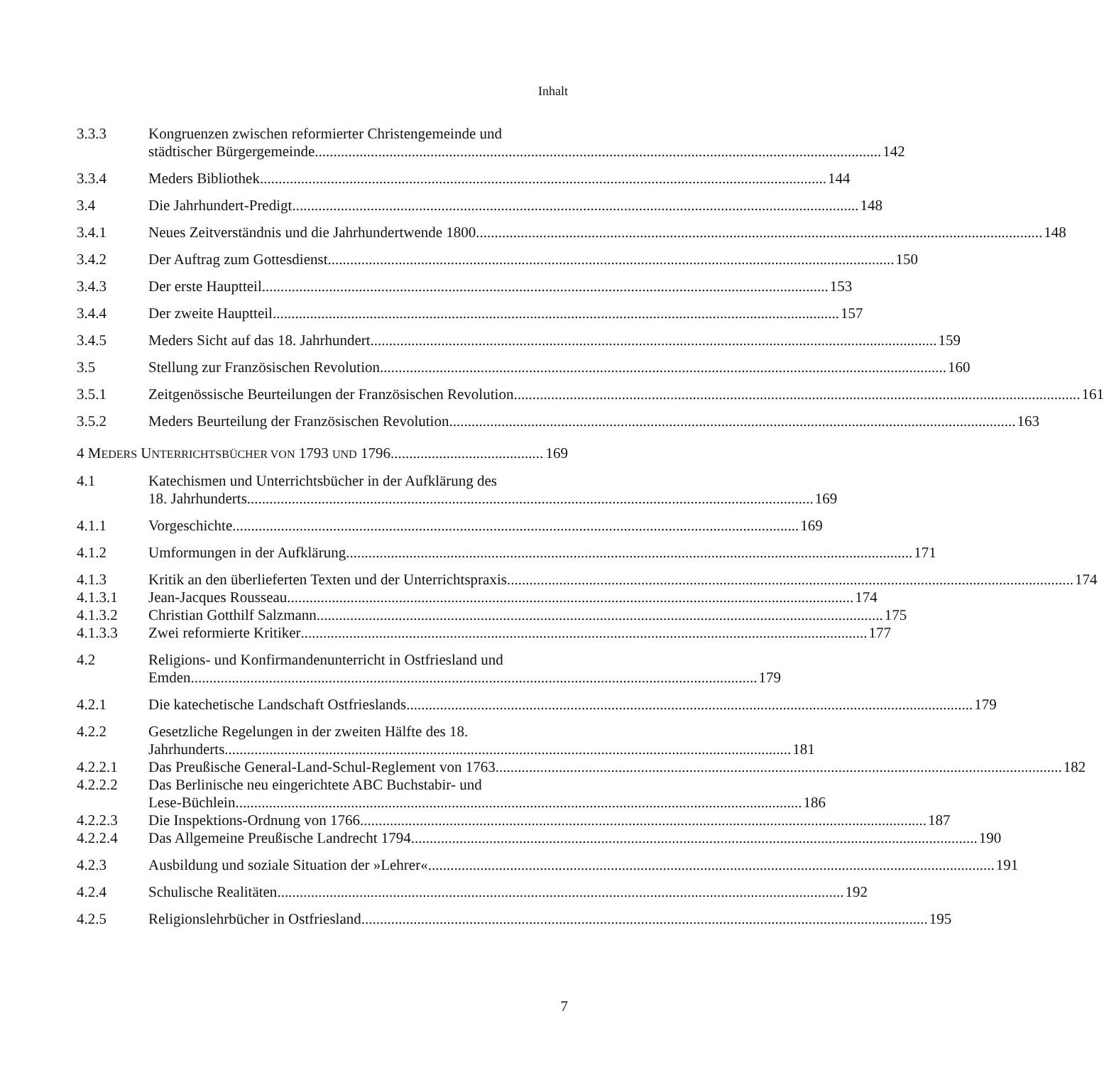Inhalt
3.3.3 Kongruenzen zwischen reformierter Christengemeinde und
städtischer Bürgergemeinde 142
3.3.4 Meders Bibliothek 144
3.4 Die Jahrhundert-Predigt 148
3.4.1 Neues Zeitverständnis und die Jahrhundertwende 1800 148
3.4.2 Der Auftrag zum Gottesdienst 150
3.4.3 Der erste Hauptteil 153
3.4.4 Der zweite Hauptteil 157
3.4.5 Meders Sicht auf das 18. Jahrhundert 159
3.5 Stellung zur Französischen Revolution 160
3.5.1 Zeitgenössische Beurteilungen der Französischen Revolution 161
3.5.2 Meders Beurteilung der Französischen Revolution 163
4 MEDERS UNTERRICHTSBÜCHER VON 1793 UND 1796 169
4.1 Katechismen und Unterrichtsbücher in der Aufklärung des
18. Jahrhunderts 169
4.1.1 Vorgeschichte 169
4.1.2 Umformungen in der Aufklärung 171
4.1.3 Kritik an den überlieferten Texten und der Unterrichtspraxis 174
4.1.3.1 Jean-Jacques Rousseau 174
4.1.3.2 Christian Gotthilf Salzmann 175
4.1.3.3 Zwei reformierte Kritiker 177
4.2 Religions- und Konfirmandenunterricht in Ostfriesland und
Emden 179
4.2.1 Die katechetische Landschaft Ostfrieslands 179
4.2.2 Gesetzliche Regelungen in der zweiten Hälfte des 18.
Jahrhunderts 181
4.2.2.1 Das Preußische General-Land-Schul-Reglement von 1763 182
4.2.2.2 Das Berlinische neu eingerichtete ABC Buchstabir- und
Lese-Büchlein 186
4.2.2.3 Die Inspektions-Ordnung von 1766 187
4.2.2.4 Das Allgemeine Preußische Landrecht 1794 190
4.2.3 Ausbildung und soziale Situation der »Lehrer« 191
4.2.4 Schulische Realitäten 192
4.2.5 Religionslehrbücher in Ostfriesland 195
7